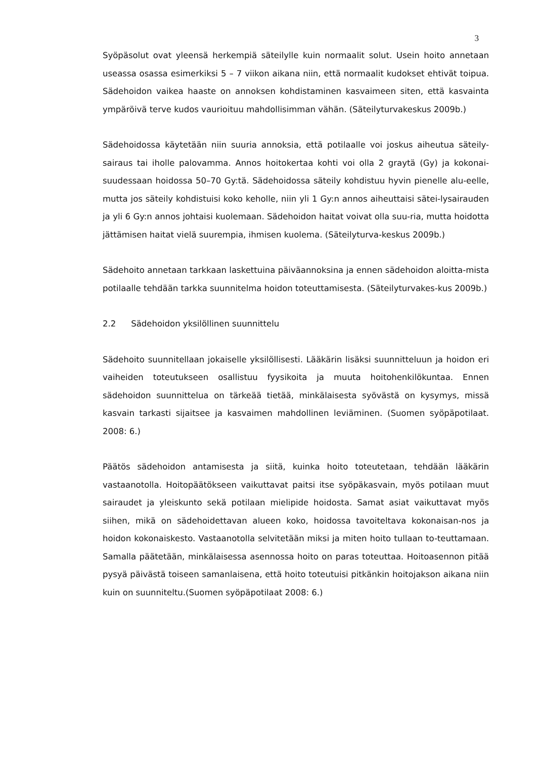3
Syöpäsolut ovat yleensä herkempiä säteilylle kuin normaalit solut. Usein hoito annetaan useassa osassa esimerkiksi 5 – 7 viikon aikana niin, että normaalit kudokset ehtivät toipua. Sädehoidon vaikea haaste on annoksen kohdistaminen kasvaimeen siten, että kasvainta ympäröivä terve kudos vaurioituu mahdollisimman vähän. (Säteilyturvakeskus 2009b.)
Sädehoidossa käytetään niin suuria annoksia, että potilaalle voi joskus aiheutua säteily-sairaus tai iholle palovamma. Annos hoitokertaa kohti voi olla 2 graytä (Gy) ja kokonai-suudessaan hoidossa 50–70 Gy:tä. Sädehoidossa säteily kohdistuu hyvin pienelle alu-eelle, mutta jos säteily kohdistuisi koko keholle, niin yli 1 Gy:n annos aiheuttaisi sätei-lysairauden ja yli 6 Gy:n annos johtaisi kuolemaan. Sädehoidon haitat voivat olla suu-ria, mutta hoidotta jättämisen haitat vielä suurempia, ihmisen kuolema. (Säteilyturva-keskus 2009b.)
Sädehoito annetaan tarkkaan laskettuina päiväannoksina ja ennen sädehoidon aloitta-mista potilaalle tehdään tarkka suunnitelma hoidon toteuttamisesta. (Säteilyturvakes-kus 2009b.)
2.2 Sädehoidon yksilöllinen suunnittelu
Sädehoito suunnitellaan jokaiselle yksilöllisesti. Lääkärin lisäksi suunnitteluun ja hoidon eri vaiheiden toteutukseen osallistuu fyysikoita ja muuta hoitohenkilökuntaa. Ennen sädehoidon suunnittelua on tärkeää tietää, minkälaisesta syövästä on kysymys, missä kasvain tarkasti sijaitsee ja kasvaimen mahdollinen leviäminen. (Suomen syöpäpotilaat. 2008: 6.)
Päätös sädehoidon antamisesta ja siitä, kuinka hoito toteutetaan, tehdään lääkärin vastaanotolla. Hoitopäätökseen vaikuttavat paitsi itse syöpäkasvain, myös potilaan muut sairaudet ja yleiskunto sekä potilaan mielipide hoidosta. Samat asiat vaikuttavat myös siihen, mikä on sädehoidettavan alueen koko, hoidossa tavoiteltava kokonaisan-nos ja hoidon kokonaiskesto. Vastaanotolla selvitetään miksi ja miten hoito tullaan to-teuttamaan. Samalla päätetään, minkälaisessa asennossa hoito on paras toteuttaa. Hoitoasennon pitää pysyä päivästä toiseen samanlaisena, että hoito toteutuisi pitkänkin hoitojakson aikana niin kuin on suunniteltu.(Suomen syöpäpotilaat 2008: 6.)